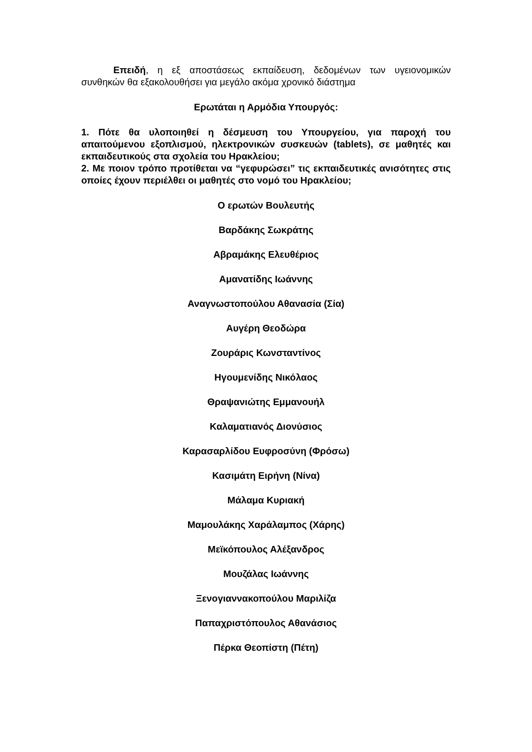Επειδή, η εξ αποστάσεως εκπαίδευση, δεδομένων των υγειονομικών συνθηκών θα εξακολουθήσει για μεγάλο ακόμα χρονικό διάστημα
Ερωτάται η Αρμόδια Υπουργός:
1. Πότε θα υλοποιηθεί η δέσμευση του Υπουργείου, για παροχή του απαιτούμενου εξοπλισμού, ηλεκτρονικών συσκευών (tablets), σε μαθητές και εκπαιδευτικούς στα σχολεία του Ηρακλείου;
2. Με ποιον τρόπο προτίθεται να “γεφυρώσει” τις εκπαιδευτικές ανισότητες στις οποίες έχουν περιέλθει οι μαθητές στο νομό του Ηρακλείου;
Ο ερωτών Βουλευτής
Βαρδάκης Σωκράτης
Αβραμάκης Ελευθέριος
Αμανατίδης Ιωάννης
Αναγνωστοπούλου Αθανασία (Σία)
Αυγέρη Θεοδώρα
Ζουράρις Κωνσταντίνος
Ηγουμενίδης Νικόλαος
Θραψανιώτης Εμμανουήλ
Καλαματιανός Διονύσιος
Καρασαρλίδου Ευφροσύνη (Φρόσω)
Κασιμάτη Ειρήνη (Νίνα)
Μάλαμα Κυριακή
Μαμουλάκης Χαράλαμπος (Χάρης)
Μεϊκόπουλος Αλέξανδρος
Μουζάλας Ιωάννης
Ξενογιαννακοπούλου Μαριλίζα
Παπαχριστόπουλος Αθανάσιος
Πέρκα Θεοπίστη (Πέτη)